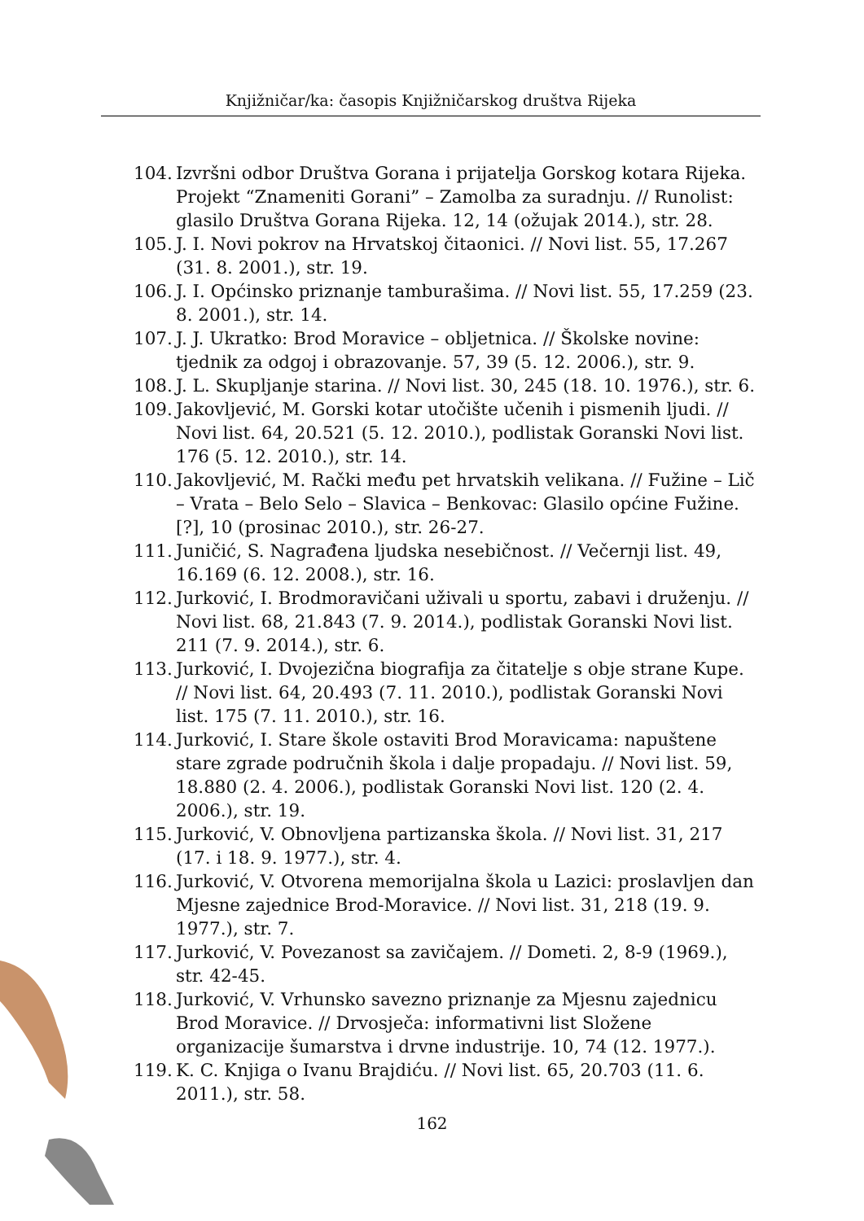Knjižničar/ka: časopis Knjižničarskog društva Rijeka
104. Izvršni odbor Društva Gorana i prijatelja Gorskog kotara Rijeka. Projekt “Znameniti Gorani” – Zamolba za suradnju. // Runolist: glasilo Društva Gorana Rijeka. 12, 14 (ožujak 2014.), str. 28.
105. J. I. Novi pokrov na Hrvatskoj čitaonici. // Novi list. 55, 17.267 (31. 8. 2001.), str. 19.
106. J. I. Općinsko priznanje tamburašima. // Novi list. 55, 17.259 (23. 8. 2001.), str. 14.
107. J. J. Ukratko: Brod Moravice – obljetnica. // Školske novine: tjednik za odgoj i obrazovanje. 57, 39 (5. 12. 2006.), str. 9.
108. J. L. Skupljanje starina. // Novi list. 30, 245 (18. 10. 1976.), str. 6.
109. Jakovljević, M. Gorski kotar utočište učenih i pismenih ljudi. // Novi list. 64, 20.521 (5. 12. 2010.), podlistak Goranski Novi list. 176 (5. 12. 2010.), str. 14.
110. Jakovljević, M. Rački među pet hrvatskih velikana. // Fužine – Lič – Vrata – Belo Selo – Slavica – Benkovac: Glasilo općine Fužine. [?], 10 (prosinac 2010.), str. 26-27.
111. Juničić, S. Nagrađena ljudska nesebičnost. // Večernji list. 49, 16.169 (6. 12. 2008.), str. 16.
112. Jurković, I. Brodmoravičani uživali u sportu, zabavi i druženju. // Novi list. 68, 21.843 (7. 9. 2014.), podlistak Goranski Novi list. 211 (7. 9. 2014.), str. 6.
113. Jurković, I. Dvojezična biografija za čitatelje s obje strane Kupe. // Novi list. 64, 20.493 (7. 11. 2010.), podlistak Goranski Novi list. 175 (7. 11. 2010.), str. 16.
114. Jurković, I. Stare škole ostaviti Brod Moravicama: napuštene stare zgrade područnih škola i dalje propadaju. // Novi list. 59, 18.880 (2. 4. 2006.), podlistak Goranski Novi list. 120 (2. 4. 2006.), str. 19.
115. Jurković, V. Obnovljena partizanska škola. // Novi list. 31, 217 (17. i 18. 9. 1977.), str. 4.
116. Jurković, V. Otvorena memorijalna škola u Lazici: proslavljen dan Mjesne zajednice Brod-Moravice. // Novi list. 31, 218 (19. 9. 1977.), str. 7.
117. Jurković, V. Povezanost sa zavičajem. // Dometi. 2, 8-9 (1969.), str. 42-45.
118. Jurković, V. Vrhunsko savezno priznanje za Mjesnu zajednicu Brod Moravice. // Drvosječa: informativni list Složene organizacije šumarstva i drvne industrije. 10, 74 (12. 1977.).
119. K. C. Knjiga o Ivanu Brajdiću. // Novi list. 65, 20.703 (11. 6. 2011.), str. 58.
162